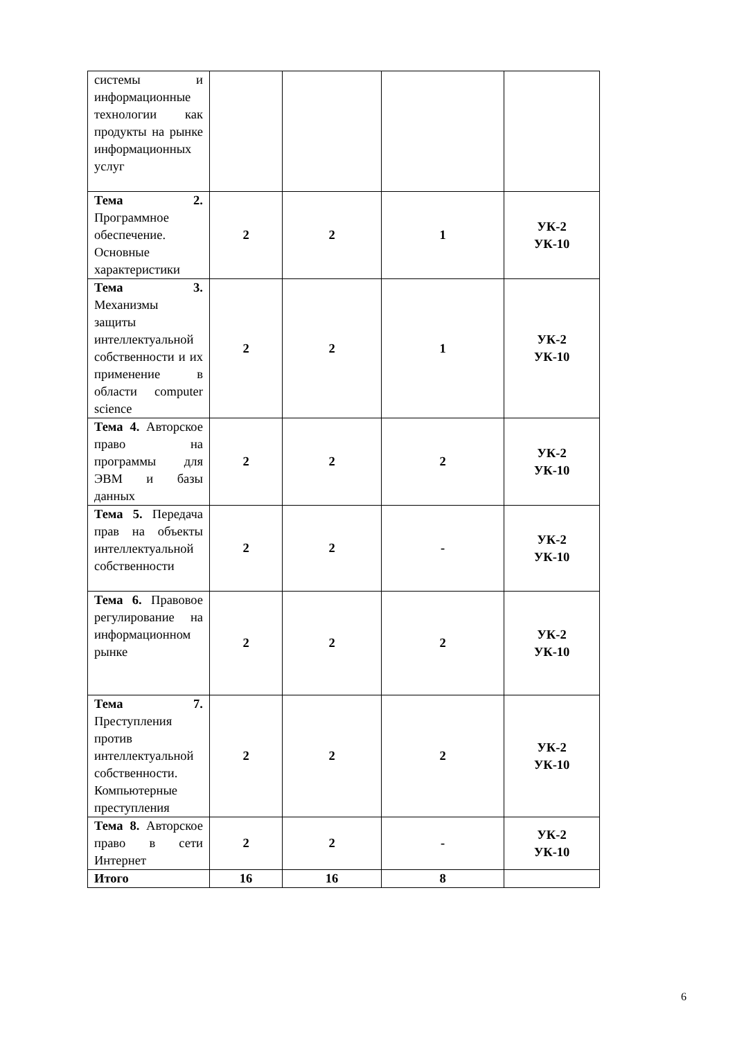| системы и информационные технологии как продукты на рынке информационных услуг | | | | |
| Тема 2. Программное обеспечение. Основные характеристики | 2 | 2 | 1 | УК-2 УК-10 |
| Тема 3. Механизмы защиты интеллектуальной собственности и их применение в области computer science | 2 | 2 | 1 | УК-2 УК-10 |
| Тема 4. Авторское право на программы для ЭВМ и базы данных | 2 | 2 | 2 | УК-2 УК-10 |
| Тема 5. Передача прав на объекты интеллектуальной собственности | 2 | 2 | - | УК-2 УК-10 |
| Тема 6. Правовое регулирование на информационном рынке | 2 | 2 | 2 | УК-2 УК-10 |
| Тема 7. Преступления против интеллектуальной собственности. Компьютерные преступления | 2 | 2 | 2 | УК-2 УК-10 |
| Тема 8. Авторское право в сети Интернет | 2 | 2 | - | УК-2 УК-10 |
| Итого | 16 | 16 | 8 | |
6